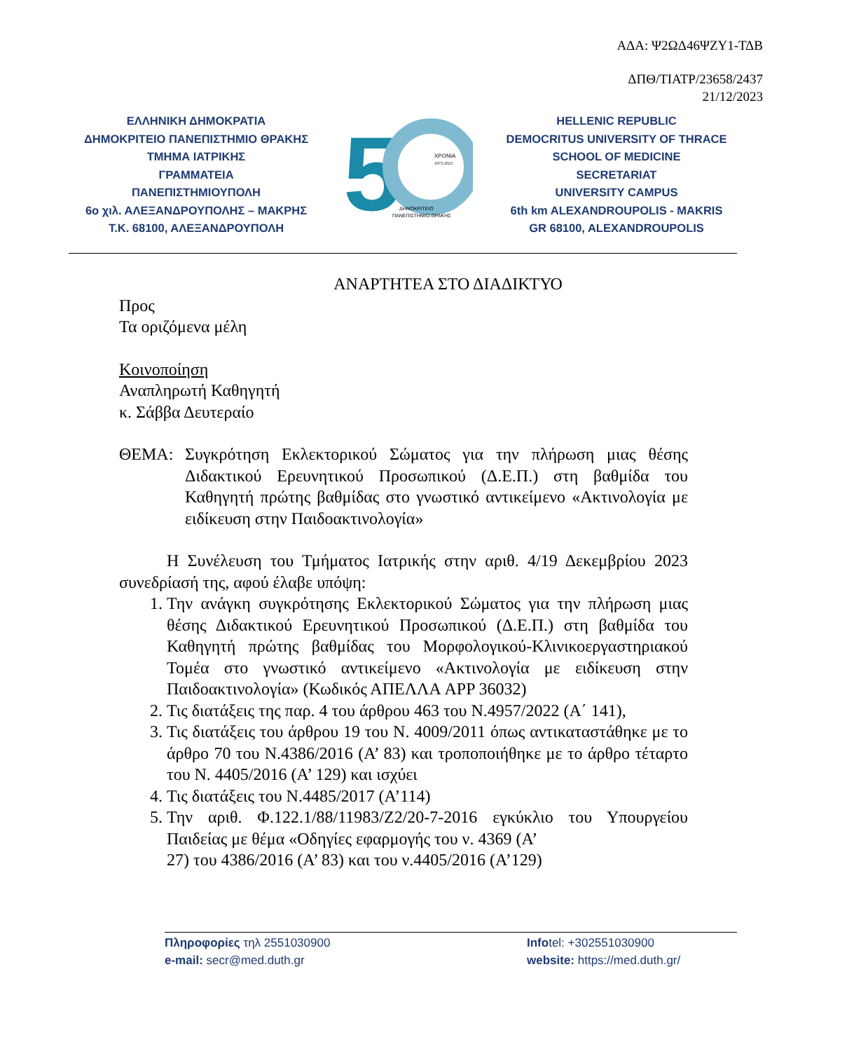ΑΔΑ: Ψ2ΩΔ46ΨΖΥ1-ΤΔΒ
ΔΠΘ/ΤΙΑΤΡ/23658/2437
21/12/2023
ΕΛΛΗΝΙΚΗ ΔΗΜΟΚΡΑΤΙΑ
ΔΗΜΟΚΡΙΤΕΙΟ ΠΑΝΕΠΙΣΤΗΜΙΟ ΘΡΑΚΗΣ
ΤΜΗΜΑ ΙΑΤΡΙΚΗΣ
ΓΡΑΜΜΑΤΕΙΑ
ΠΑΝΕΠΙΣΤΗΜΙΟΥΠΟΛΗ
6ο χιλ. ΑΛΕΞΑΝΔΡΟΥΠΟΛΗΣ – ΜΑΚΡΗΣ
Τ.Κ. 68100, ΑΛΕΞΑΝΔΡΟΥΠΟΛΗ
5
ΧΡΟΝΙΑ
1973-2023
ΔΗΜΟΚΡΙΤΕΙΟ
ΠΑΝΕΠΙΣΤΗΜΙΟ ΘΡΑΚΗΣ
HELLENIC REPUBLIC
DEMOCRITUS UNIVERSITY OF THRACE
SCHOOL OF MEDICINE
SECRETARIAT
UNIVERSITY CAMPUS
6th km ALEXANDROUPOLIS - MAKRIS
GR 68100, ALEXANDROUPOLIS
ΑΝΑΡΤΗΤΕΑ ΣΤΟ ΔΙΑΔΙΚΤΥΟ
Προς
Τα οριζόμενα μέλη
Κοινοποίηση
Αναπληρωτή Καθηγητή
κ. Σάββα Δευτεραίο
ΘΕΜΑ: Συγκρότηση Εκλεκτορικού Σώματος για την πλήρωση μιας θέσης Διδακτικού Ερευνητικού Προσωπικού (Δ.Ε.Π.) στη βαθμίδα του Καθηγητή πρώτης βαθμίδας στο γνωστικό αντικείμενο «Ακτινολογία με ειδίκευση στην Παιδοακτινολογία»
Η Συνέλευση του Τμήματος Ιατρικής στην αριθ. 4/19 Δεκεμβρίου 2023 συνεδρίασή της, αφού έλαβε υπόψη:
1. Την ανάγκη συγκρότησης Εκλεκτορικού Σώματος για την πλήρωση μιας θέσης Διδακτικού Ερευνητικού Προσωπικού (Δ.Ε.Π.) στη βαθμίδα του Καθηγητή πρώτης βαθμίδας του Μορφολογικού-Κλινικοεργαστηριακού Τομέα στο γνωστικό αντικείμενο «Ακτινολογία με ειδίκευση στην Παιδοακτινολογία» (Κωδικός ΑΠΕΛΛΑ APP 36032)
2. Τις διατάξεις της παρ. 4 του άρθρου 463 του Ν.4957/2022 (Α΄ 141),
3. Τις διατάξεις του άρθρου 19 του Ν. 4009/2011 όπως αντικαταστάθηκε με το άρθρο 70 του Ν.4386/2016 (Α’ 83) και τροποποιήθηκε με το άρθρο τέταρτο του Ν. 4405/2016 (Α’ 129) και ισχύει
4. Τις διατάξεις του Ν.4485/2017 (Α’114)
5. Την αριθ. Φ.122.1/88/11983/Ζ2/20-7-2016 εγκύκλιο του Υπουργείου Παιδείας με θέμα «Οδηγίες εφαρμογής του ν. 4369 (Α’
27) του 4386/2016 (Α’ 83) και του ν.4405/2016 (Α’129)
Πληροφορίες τηλ 2551030900
e-mail: secr@med.duth.gr
Infotel: +302551030900
website: https://med.duth.gr/